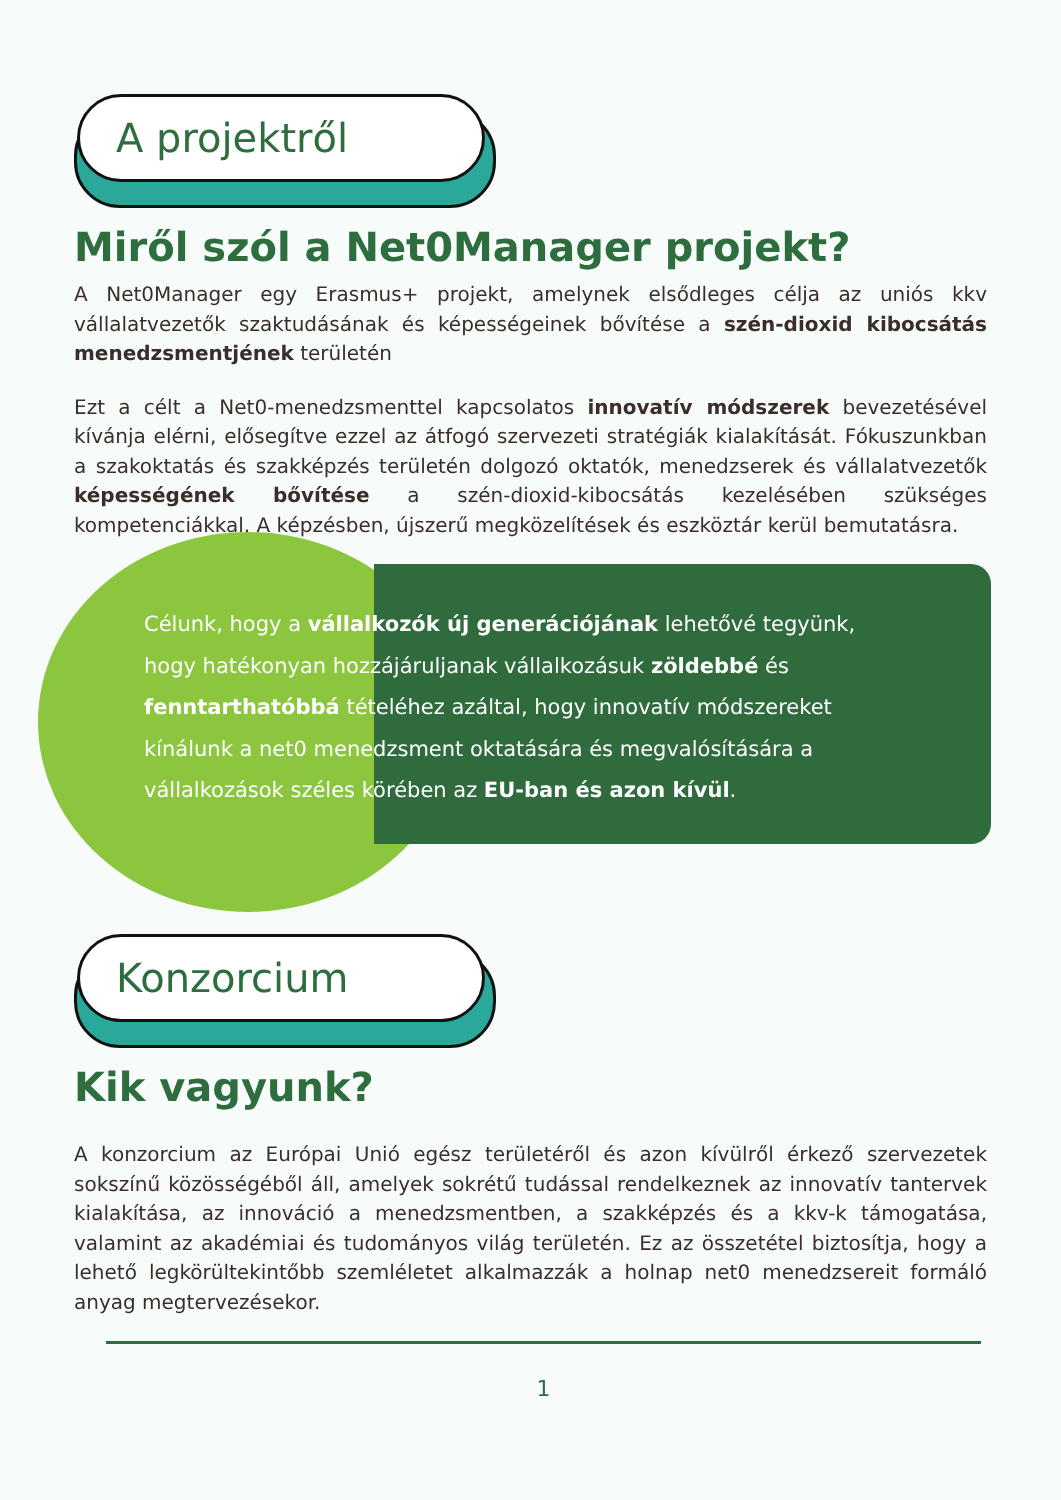A projektről
Miről szól a Net0Manager projekt?
A Net0Manager egy Erasmus+ projekt, amelynek elsődleges célja az uniós kkv vállalatvezetők szaktudásának és képességeinek bővítése a szén-dioxid kibocsátás menedzsmentjének területén
Ezt a célt a Net0-menedzsmenttel kapcsolatos innovatív módszerek bevezetésével kívánja elérni, elősegítve ezzel az átfogó szervezeti stratégiák kialakítását. Fókuszunkban a szakoktatás és szakképzés területén dolgozó oktatók, menedzserek és vállalatvezetők képességének bővítése a szén-dioxid-kibocsátás kezelésében szükséges kompetenciákkal. A képzésben, újszerű megközelítések és eszköztár kerül bemutatásra.
Célunk, hogy a vállalkozók új generációjának lehetővé tegyünk, hogy hatékonyan hozzájáruljanak vállalkozásuk zöldebbé és fenntarthatóbbá tételéhez azáltal, hogy innovatív módszereket kínálunk a net0 menedzsment oktatására és megvalósítására a vállalkozások széles körében az EU-ban és azon kívül.
Konzorcium
Kik vagyunk?
A konzorcium az Európai Unió egész területéről és azon kívülről érkező szervezetek sokszínű közösségéből áll, amelyek sokrétű tudással rendelkeznek az innovatív tantervek kialakítása, az innováció a menedzsmentben, a szakképzés és a kkv-k támogatása, valamint az akadémiai és tudományos világ területén. Ez az összetétel biztosítja, hogy a lehető legkörültekintőbb szemléletet alkalmazzák a holnap net0 menedzsereit formáló anyag megtervezésekor.
1